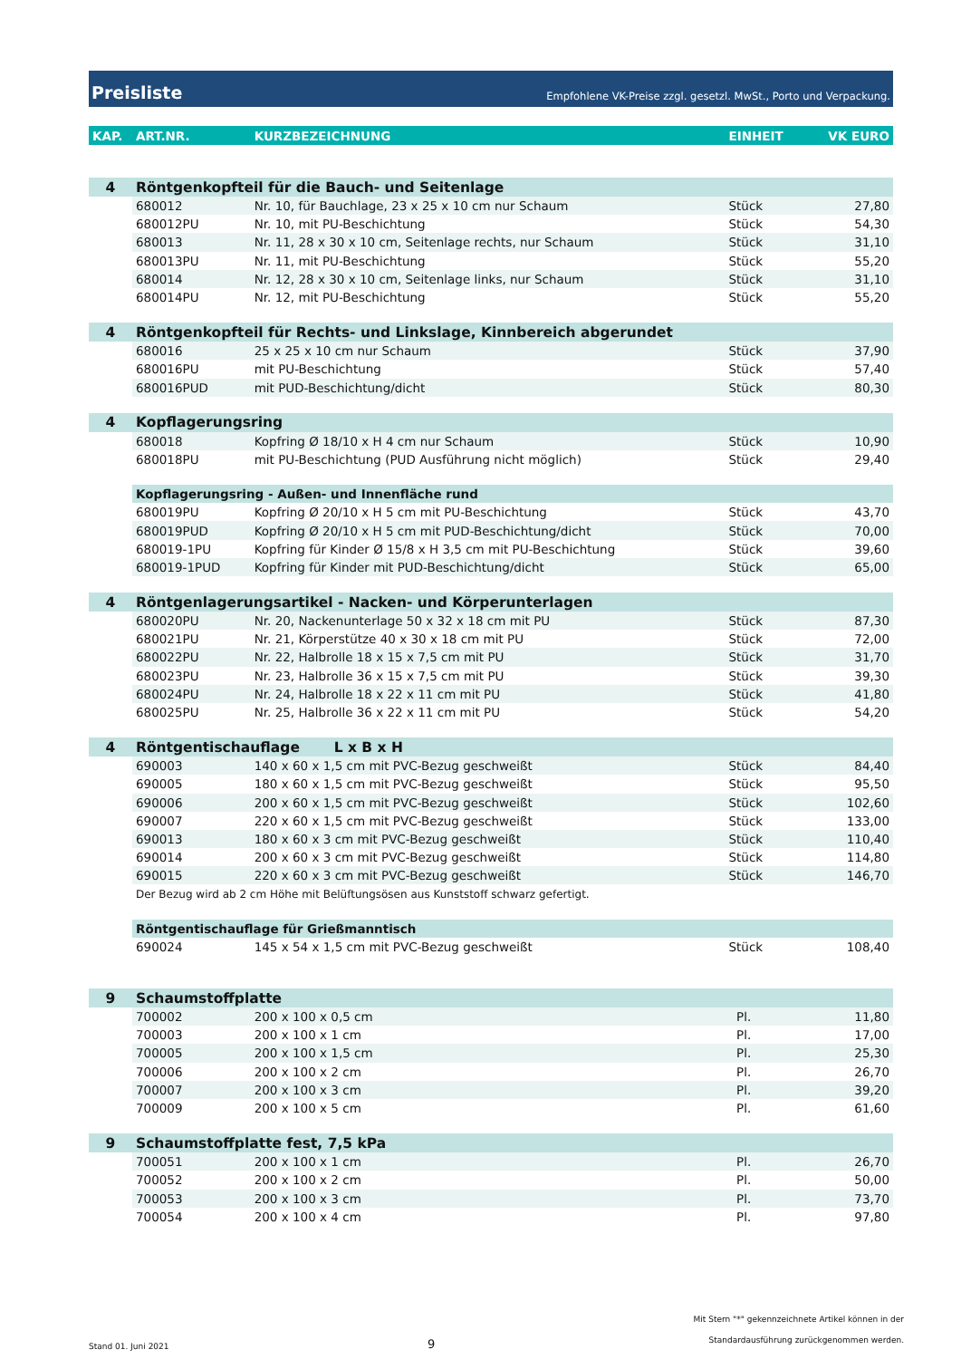Preisliste Empfohlene VK-Preise zzgl. gesetzl. MwSt., Porto und Verpackung.
| KAP. | ART.NR. | KURZBEZEICHNUNG | EINHEIT | VK EURO |
| --- | --- | --- | --- | --- |
| 4 | Röntgenkopfteil für die Bauch- und Seitenlage | | | |
| | 680012 | Nr. 10, für Bauchlage, 23 x 25 x 10 cm nur Schaum | Stück | 27,80 |
| | 680012PU | Nr. 10, mit PU-Beschichtung | Stück | 54,30 |
| | 680013 | Nr. 11, 28 x 30 x 10 cm, Seitenlage rechts, nur Schaum | Stück | 31,10 |
| | 680013PU | Nr. 11, mit PU-Beschichtung | Stück | 55,20 |
| | 680014 | Nr. 12, 28 x 30 x 10 cm, Seitenlage links, nur Schaum | Stück | 31,10 |
| | 680014PU | Nr. 12, mit PU-Beschichtung | Stück | 55,20 |
| 4 | Röntgenkopfteil für Rechts- und Linkslage, Kinnbereich abgerundet | | | |
| | 680016 | 25 x 25 x 10 cm nur Schaum | Stück | 37,90 |
| | 680016PU | mit PU-Beschichtung | Stück | 57,40 |
| | 680016PUD | mit PUD-Beschichtung/dicht | Stück | 80,30 |
| 4 | Kopflagerungsring | | | |
| | 680018 | Kopfring Ø 18/10 x H 4 cm nur Schaum | Stück | 10,90 |
| | 680018PU | mit PU-Beschichtung (PUD Ausführung nicht möglich) | Stück | 29,40 |
| | Kopflagerungsring - Außen- und Innenfläche rund | | | |
| | 680019PU | Kopfring Ø 20/10 x H 5 cm mit PU-Beschichtung | Stück | 43,70 |
| | 680019PUD | Kopfring Ø 20/10 x H 5 cm mit PUD-Beschichtung/dicht | Stück | 70,00 |
| | 680019-1PU | Kopfring für Kinder Ø 15/8 x H 3,5 cm mit PU-Beschichtung | Stück | 39,60 |
| | 680019-1PUD | Kopfring für Kinder mit PUD-Beschichtung/dicht | Stück | 65,00 |
| 4 | Röntgenlagerungsartikel - Nacken- und Körperunterlagen | | | |
| | 680020PU | Nr. 20, Nackenunterlage 50 x 32 x 18 cm mit PU | Stück | 87,30 |
| | 680021PU | Nr. 21, Körperstütze 40 x 30 x 18 cm mit PU | Stück | 72,00 |
| | 680022PU | Nr. 22, Halbrolle 18 x 15 x 7,5 cm mit PU | Stück | 31,70 |
| | 680023PU | Nr. 23, Halbrolle 36 x 15 x 7,5 cm mit PU | Stück | 39,30 |
| | 680024PU | Nr. 24, Halbrolle 18 x 22 x 11 cm mit PU | Stück | 41,80 |
| | 680025PU | Nr. 25, Halbrolle 36 x 22 x 11 cm mit PU | Stück | 54,20 |
| 4 | Röntgentischauflage L x B x H | | | |
| | 690003 | 140 x 60 x 1,5 cm mit PVC-Bezug geschweißt | Stück | 84,40 |
| | 690005 | 180 x 60 x 1,5 cm mit PVC-Bezug geschweißt | Stück | 95,50 |
| | 690006 | 200 x 60 x 1,5 cm mit PVC-Bezug geschweißt | Stück | 102,60 |
| | 690007 | 220 x 60 x 1,5 cm mit PVC-Bezug geschweißt | Stück | 133,00 |
| | 690013 | 180 x 60 x 3 cm mit PVC-Bezug geschweißt | Stück | 110,40 |
| | 690014 | 200 x 60 x 3 cm mit PVC-Bezug geschweißt | Stück | 114,80 |
| | 690015 | 220 x 60 x 3 cm mit PVC-Bezug geschweißt | Stück | 146,70 |
| | Der Bezug wird ab 2 cm Höhe mit Belüftungsösen aus Kunststoff schwarz gefertigt. | | | |
| | Röntgentischauflage für Grießmanntisch | | | |
| | 690024 | 145 x 54 x 1,5 cm mit PVC-Bezug geschweißt | Stück | 108,40 |
| 9 | Schaumstoffplatte | | | |
| | 700002 | 200 x 100 x 0,5 cm | Pl. | 11,80 |
| | 700003 | 200 x 100 x 1 cm | Pl. | 17,00 |
| | 700005 | 200 x 100 x 1,5 cm | Pl. | 25,30 |
| | 700006 | 200 x 100 x 2 cm | Pl. | 26,70 |
| | 700007 | 200 x 100 x 3 cm | Pl. | 39,20 |
| | 700009 | 200 x 100 x 5 cm | Pl. | 61,60 |
| 9 | Schaumstoffplatte fest, 7,5 kPa | | | |
| | 700051 | 200 x 100 x 1 cm | Pl. | 26,70 |
| | 700052 | 200 x 100 x 2 cm | Pl. | 50,00 |
| | 700053 | 200 x 100 x 3 cm | Pl. | 73,70 |
| | 700054 | 200 x 100 x 4 cm | Pl. | 97,80 |
Stand 01. Juni 2021 9 Mit Stern "*" gekennzeichnete Artikel können in der
Standardausführung zurückgenommen werden.